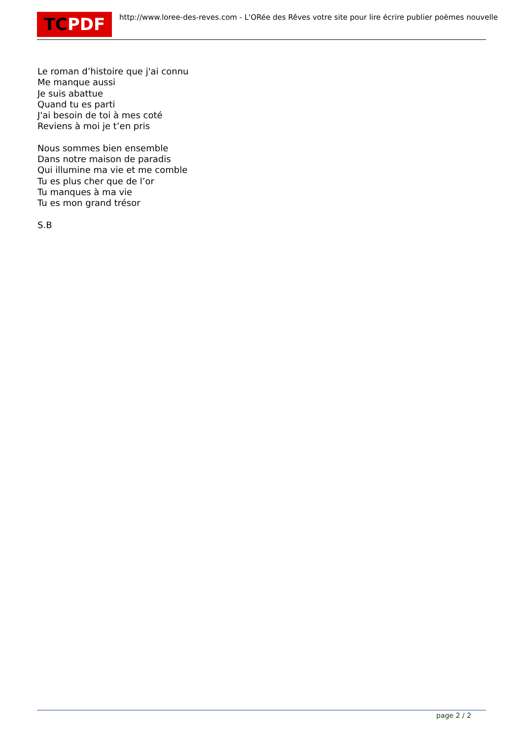TCPDF
http://www.loree-des-reves.com - L'ORée des Rêves votre site pour lire écrire publier poèmes nouvelle
Le roman d’histoire que j'ai connu
Me manque aussi
Je suis abattue
Quand tu es parti
J'ai besoin de toi à mes coté
Reviens à moi je t’en pris
Nous sommes bien ensemble
Dans notre maison de paradis
Qui illumine ma vie et me comble
Tu es plus cher que de l’or
Tu manques à ma vie
Tu es mon grand trésor
S.B
page 2 / 2